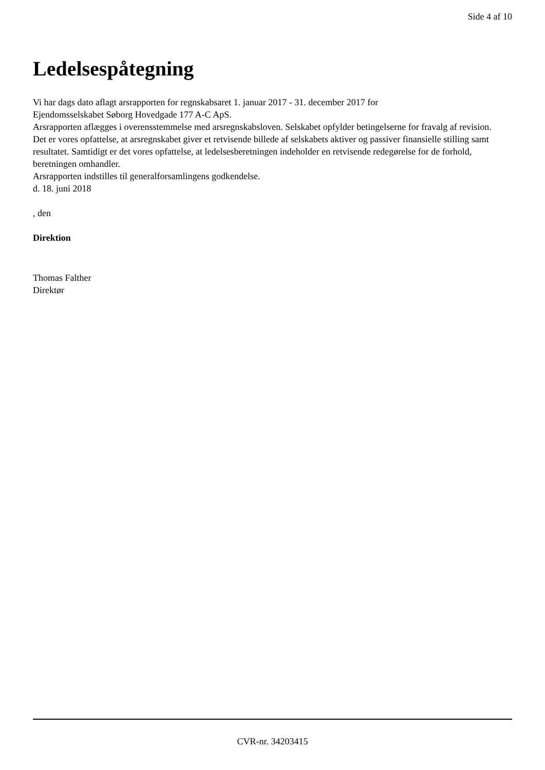Side 4 af 10
Ledelsespåtegning
Vi har dags dato aflagt arsrapporten for regnskabsaret 1. januar 2017 - 31. december 2017 for
Ejendomsselskabet Søborg Hovedgade 177 A-C ApS.
Arsrapporten aflægges i overensstemmelse med arsregnskabsloven. Selskabet opfylder betingelserne for fravalg af revision.
Det er vores opfattelse, at arsregnskabet giver et retvisende billede af selskabets aktiver og passiver finansielle stilling samt resultatet. Samtidigt er det vores opfattelse, at ledelsesberetningen indeholder en retvisende redegørelse for de forhold, beretningen omhandler.
Arsrapporten indstilles til generalforsamlingens godkendelse.
d. 18. juni 2018
, den
Direktion
Thomas Falther
Direktør
CVR-nr. 34203415